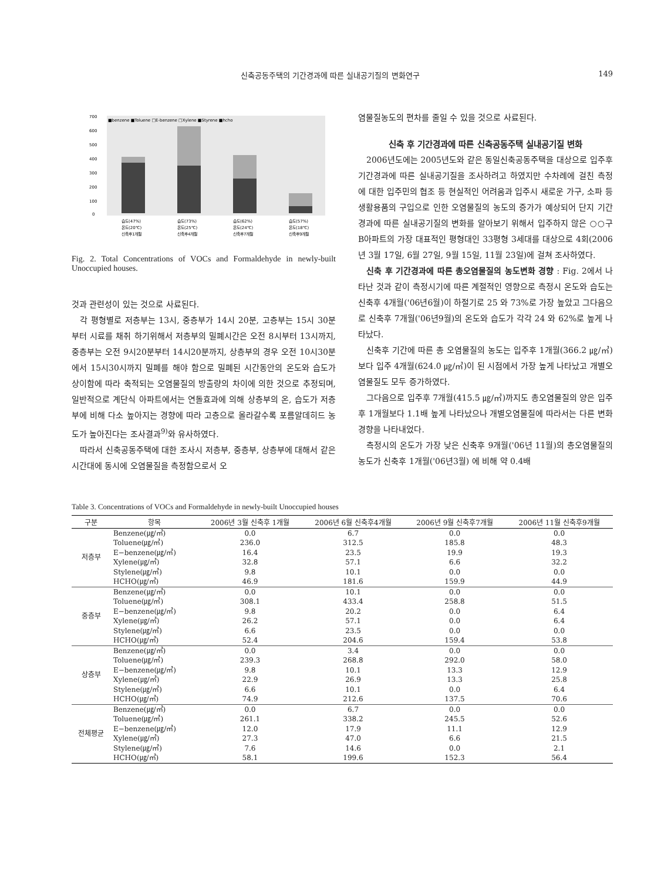신축공동주택의 기간경과에 따른 실내공기질의 변화연구 149
700
600
500
400
300
200
100
0
■benzene ■Toluene □E-benzene □Xylene ■Styrene ■hcho
습도(47%)
습도(73%)
습도(62%)
습도(57%)
온도(20℃)
온도(25℃)
온도(24℃)
온도(18℃)
신축후1개월
신축후4개월
신축후7개월
신축후9개월
Fig. 2. Total Concentrations of VOCs and Formaldehyde in newly-built Unoccupied houses.
것과 관련성이 있는 것으로 사료된다.
각 평형별로 저층부는 13시, 중층부가 14시 20분, 고층부는 15시 30분부터 시료를 채취 하기위해서 저층부의 밀폐시간은 오전 8시부터 13시까지, 중층부는 오전 9시20분부터 14시20분까지, 상층부의 경우 오전 10시30분에서 15시30시까지 밀폐를 해야 함으로 밀폐된 시간동안의 온도와 습도가 상이함에 따라 축적되는 오염물질의 방출량의 차이에 의한 것으로 추정되며, 일반적으로 계단식 아파트에서는 연돌효과에 의해 상층부의 온, 습도가 저층부에 비해 다소 높아지는 경향에 따라 고층으로 올라갈수록 포름알데히드 농도가 높아진다는 조사결과<sup>9)</sup>와 유사하였다.
따라서 신축공동주택에 대한 조사시 저층부, 중층부, 상층부에 대해서 같은 시간대에 동시에 오염물질을 측정함으로서 오
염물질농도의 편차를 줄일 수 있을 것으로 사료된다.
신축 후 기간경과에 따른 신축공동주택 실내공기질 변화
2006년도에는 2005년도와 같은 동일신축공동주택을 대상으로 입주후 기간경과에 따른 실내공기질을 조사하려고 하였지만 수차례에 걸친 측정에 대한 입주민의 협조 등 현실적인 어려움과 입주시 새로운 가구, 소파 등 생활용품의 구입으로 인한 오염물질의 농도의 증가가 예상되어 단지 기간경과에 따른 실내공기질의 변화를 알아보기 위해서 입주하지 않은 ○○구 B아파트의 가장 대표적인 평형대인 33평형 3세대를 대상으로 4회(2006년 3월 17일, 6월 27일, 9월 15일, 11월 23일)에 걸쳐 조사하였다.
신축 후 기간경과에 따른 총오염물질의 농도변화 경향 : Fig. 2에서 나타난 것과 같이 측정시기에 따른 계절적인 영향으로 측정시 온도와 습도는 신축후 4개월('06년6월)이 하절기로 25 와 73%로 가장 높았고 그다음으로 신축후 7개월('06년9월)의 온도와 습도가 각각 24 와 62%로 높게 나타났다.
신축후 기간에 따른 총 오염물질의 농도는 입주후 1개월(366.2 ㎍/㎥) 보다 입주 4개월(624.0 ㎍/㎥)이 된 시점에서 가장 높게 나타났고 개별오염물질도 모두 증가하였다.
그다음으로 입주후 7개월(415.5 ㎍/㎥)까지도 총오염물질의 양은 입주후 1개월보다 1.1배 높게 나타났으나 개별오염물질에 따라서는 다른 변화 경향을 나타내었다.
측정시의 온도가 가장 낮은 신축후 9개월('06년 11월)의 총오염물질의 농도가 신축후 1개월('06년3월) 에 비해 약 0.4배
Table 3. Concentrations of VOCs and Formaldehyde in newly-built Unoccupied houses
| 구분 | 항목 | 2006년 3월 신축후 1개월 | 2006년 6월 신축후4개월 | 2006년 9월 신축후7개월 | 2006년 11월 신축후9개월 |
| --- | --- | --- | --- | --- | --- |
| 저층부 | Benzene(㎍/㎥) | 0.0 | 6.7 | 0.0 | 0.0 |
| | Toluene(㎍/㎥) | 236.0 | 312.5 | 185.8 | 48.3 |
| | E−benzene(㎍/㎥) | 16.4 | 23.5 | 19.9 | 19.3 |
| | Xylene(㎍/㎥) | 32.8 | 57.1 | 6.6 | 32.2 |
| | Stylene(㎍/㎥) | 9.8 | 10.1 | 0.0 | 0.0 |
| | HCHO(㎍/㎥) | 46.9 | 181.6 | 159.9 | 44.9 |
| 중층부 | Benzene(㎍/㎥) | 0.0 | 10.1 | 0.0 | 0.0 |
| | Toluene(㎍/㎥) | 308.1 | 433.4 | 258.8 | 51.5 |
| | E−benzene(㎍/㎥) | 9.8 | 20.2 | 0.0 | 6.4 |
| | Xylene(㎍/㎥) | 26.2 | 57.1 | 0.0 | 6.4 |
| | Stylene(㎍/㎥) | 6.6 | 23.5 | 0.0 | 0.0 |
| | HCHO(㎍/㎥) | 52.4 | 204.6 | 159.4 | 53.8 |
| 상층부 | Benzene(㎍/㎥) | 0.0 | 3.4 | 0.0 | 0.0 |
| | Toluene(㎍/㎥) | 239.3 | 268.8 | 292.0 | 58.0 |
| | E−benzene(㎍/㎥) | 9.8 | 10.1 | 13.3 | 12.9 |
| | Xylene(㎍/㎥) | 22.9 | 26.9 | 13.3 | 25.8 |
| | Stylene(㎍/㎥) | 6.6 | 10.1 | 0.0 | 6.4 |
| | HCHO(㎍/㎥) | 74.9 | 212.6 | 137.5 | 70.6 |
| 전체평균 | Benzene(㎍/㎥) | 0.0 | 6.7 | 0.0 | 0.0 |
| | Toluene(㎍/㎥) | 261.1 | 338.2 | 245.5 | 52.6 |
| | E−benzene(㎍/㎥) | 12.0 | 17.9 | 11.1 | 12.9 |
| | Xylene(㎍/㎥) | 27.3 | 47.0 | 6.6 | 21.5 |
| | Stylene(㎍/㎥) | 7.6 | 14.6 | 0.0 | 2.1 |
| | HCHO(㎍/㎥) | 58.1 | 199.6 | 152.3 | 56.4 |